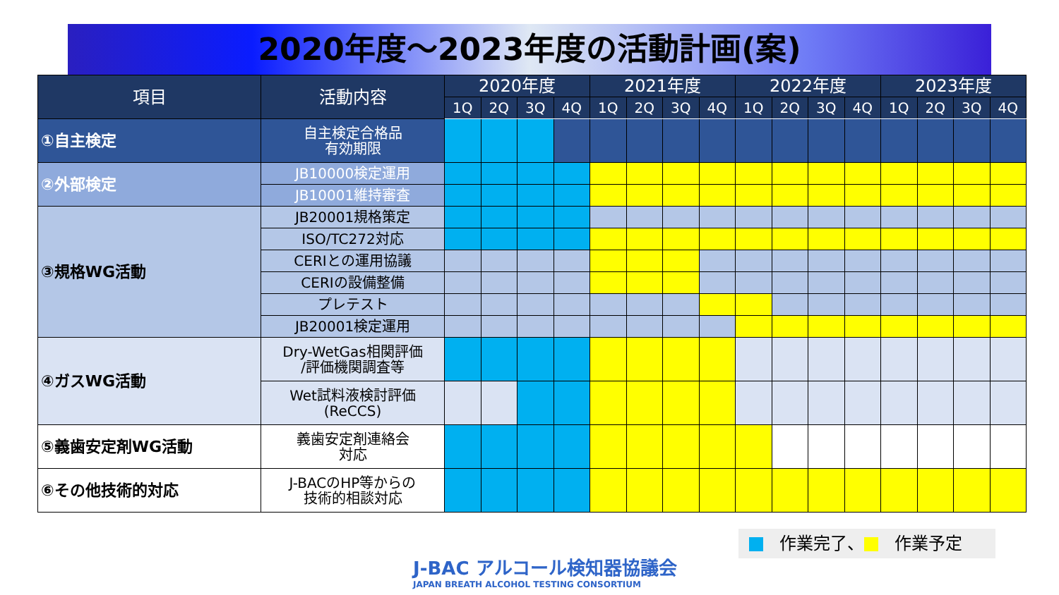2020年度～2023年度の活動計画(案)
| 項目 | 活動内容 | 2020年度 | | | | 2021年度 | | | | 2022年度 | | | | 2023年度 | | | |
| --- | --- | --- | --- | --- | --- | --- | --- | --- | --- | --- | --- | --- | --- | --- | --- | --- | --- |
| | | 1Q | 2Q | 3Q | 4Q | 1Q | 2Q | 3Q | 4Q | 1Q | 2Q | 3Q | 4Q | 1Q | 2Q | 3Q | 4Q |
| ①自主検定 | 自主検定合格品 有効期限 | | | | | | | | | | | | | | | | |
| ②外部検定 | JB10000検定運用 | | | | | | | | | | | | | | | | |
| | JB10001維持審査 | | | | | | | | | | | | | | | | |
| ③規格WG活動 | JB20001規格策定 | | | | | | | | | | | | | | | | |
| | ISO/TC272対応 | | | | | | | | | | | | | | | | |
| | CERIとの運用協議 | | | | | | | | | | | | | | | | |
| | CERIの設備整備 | | | | | | | | | | | | | | | | |
| | プレテスト | | | | | | | | | | | | | | | | |
| | JB20001検定運用 | | | | | | | | | | | | | | | | |
| ④ガスWG活動 | Dry-WetGas相関評価 /評価機関調査等 | | | | | | | | | | | | | | | | |
| | Wet試料液検討評価 (ReCCS) | | | | | | | | | | | | | | | | |
| ⑤義歯安定剤WG活動 | 義歯安定剤連絡会 対応 | | | | | | | | | | | | | | | | |
| ⑥その他技術的対応 | J-BACのHP等からの 技術的相談対応 | | | | | | | | | | | | | | | | |
作業完了、 作業予定
J-BAC アルコール検知器協議会
JAPAN BREATH ALCOHOL TESTING CONSORTIUM